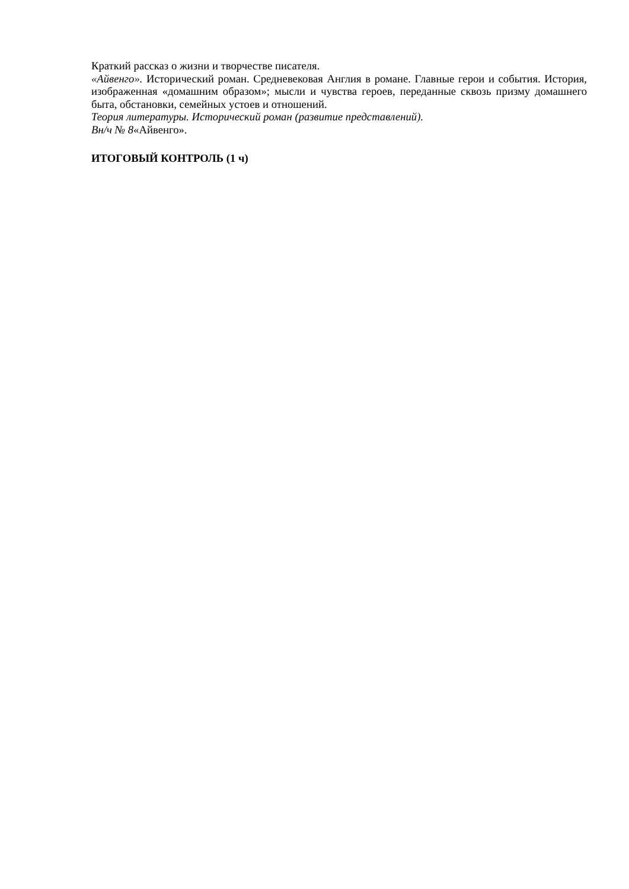Краткий рассказ о жизни и творчестве писателя.
«Айвенго». Исторический роман. Средневековая Англия в романе. Главные герои и события. История, изображенная «домашним образом»; мысли и чувства героев, переданные сквозь призму домашнего быта, обстановки, семейных устоев и отношений.
Теория литературы. Исторический роман (развитие представлений).
Вн/ч № 8«Айвенго».
ИТОГОВЫЙ КОНТРОЛЬ (1 ч)